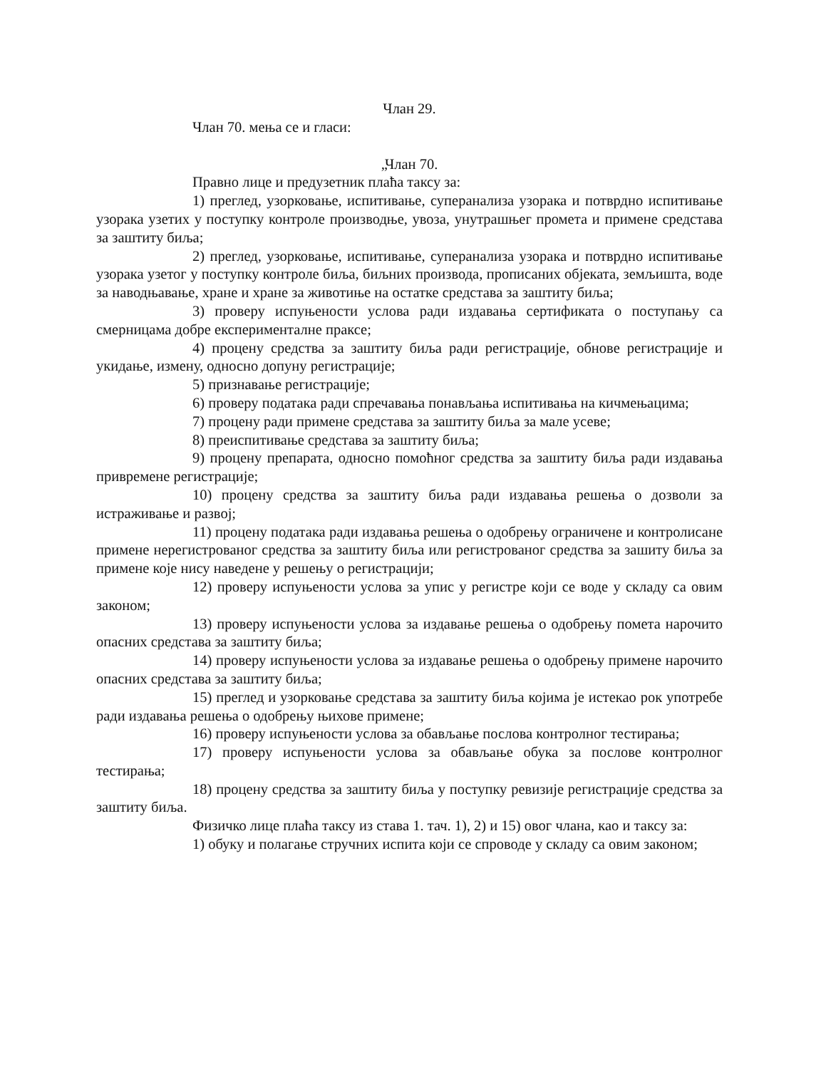Члан 29.
Члан 70. мења се и гласи:
„Члан 70.
Правно лице и предузетник плаћа таксу за:
1) преглед, узорковање, испитивање, суперанализа узорака и потврдно испитивање узорака узетих у поступку контроле производње, увоза, унутрашњег промета и примене средстава за заштиту биља;
2) преглед, узорковање, испитивање, суперанализа узорака и потврдно испитивање узорака узетог у поступку контроле биља, биљних производа, прописаних објеката, земљишта, воде за наводњавање, хране и хране за животиње на остатке средстава за заштиту биља;
3) проверу испуњености услова ради издавања сертификата о поступању са смерницама добре експерименталне праксе;
4) процену средства за заштиту биља ради регистрације, обнове регистрације и укидање, измену, односно допуну регистрације;
5) признавање регистрације;
6) проверу података ради спречавања понављања испитивања на кичмењацима;
7) процену ради примене средстава за заштиту биља за мале усеве;
8) преиспитивање средстава за заштиту биља;
9) процену препарата, односно помоћног средства за заштиту биља ради издавања привремене регистрације;
10) процену средства за заштиту биља ради издавања решења о дозволи за истраживање и развој;
11) процену података ради издавања решења о одобрењу ограничене и контролисане примене нерегистрованог средства за заштиту биља или регистрованог средства за зашиту биља за примене које нису наведене у решењу о регистрацији;
12) проверу испуњености услова за упис у регистре који се воде у складу са овим законом;
13) проверу испуњености услова за издавање решења о одобрењу помета нарочито опасних средстава за заштиту биља;
14) проверу испуњености услова за издавање решења о одобрењу примене нарочито опасних средстава за заштиту биља;
15) преглед и узорковање средстава за заштиту биља којима је истекао рок употребе ради издавања решења о одобрењу њихове примене;
16) проверу испуњености услова за обављање послова контролног тестирања;
17) проверу испуњености услова за обављање обука за послове контролног тестирања;
18) процену средства за заштиту биља у поступку ревизије регистрације средства за заштиту биља.
Физичко лице плаћа таксу из става 1. тач. 1), 2) и 15) овог члана, као и таксу за:
1) обуку и полагање стручних испита који се спроводе у складу са овим законом;